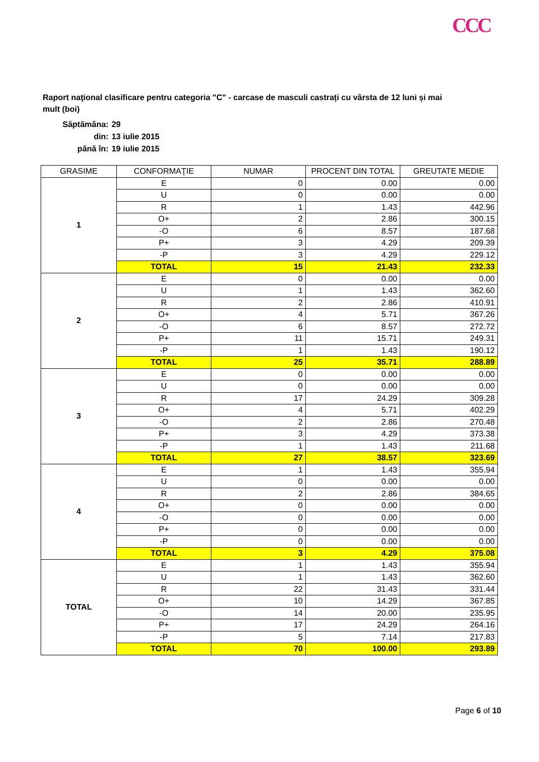CCC
Raport naţional clasificare pentru categoria "C" - carcase de masculi castrați cu vârsta de 12 luni și mai mult (boi)
| Săptămâna: | 29 |
| din: | 13 iulie 2015 |
| până în: | 19 iulie 2015 |
| GRASIME | CONFORMAŢIE | NUMAR | PROCENT DIN TOTAL | GREUTATE MEDIE |
| --- | --- | --- | --- | --- |
| 1 | E | 0 | 0.00 | 0.00 |
| | U | 0 | 0.00 | 0.00 |
| | R | 1 | 1.43 | 442.96 |
| | O+ | 2 | 2.86 | 300.15 |
| | -O | 6 | 8.57 | 187.68 |
| | P+ | 3 | 4.29 | 209.39 |
| | -P | 3 | 4.29 | 229.12 |
| | TOTAL | 15 | 21.43 | 232.33 |
| 2 | E | 0 | 0.00 | 0.00 |
| | U | 1 | 1.43 | 362.60 |
| | R | 2 | 2.86 | 410.91 |
| | O+ | 4 | 5.71 | 367.26 |
| | -O | 6 | 8.57 | 272.72 |
| | P+ | 11 | 15.71 | 249.31 |
| | -P | 1 | 1.43 | 190.12 |
| | TOTAL | 25 | 35.71 | 288.89 |
| 3 | E | 0 | 0.00 | 0.00 |
| | U | 0 | 0.00 | 0.00 |
| | R | 17 | 24.29 | 309.28 |
| | O+ | 4 | 5.71 | 402.29 |
| | -O | 2 | 2.86 | 270.48 |
| | P+ | 3 | 4.29 | 373.38 |
| | -P | 1 | 1.43 | 211.68 |
| | TOTAL | 27 | 38.57 | 323.69 |
| 4 | E | 1 | 1.43 | 355.94 |
| | U | 0 | 0.00 | 0.00 |
| | R | 2 | 2.86 | 384.65 |
| | O+ | 0 | 0.00 | 0.00 |
| | -O | 0 | 0.00 | 0.00 |
| | P+ | 0 | 0.00 | 0.00 |
| | -P | 0 | 0.00 | 0.00 |
| | TOTAL | 3 | 4.29 | 375.08 |
| TOTAL | E | 1 | 1.43 | 355.94 |
| | U | 1 | 1.43 | 362.60 |
| | R | 22 | 31.43 | 331.44 |
| | O+ | 10 | 14.29 | 367.85 |
| | -O | 14 | 20.00 | 235.95 |
| | P+ | 17 | 24.29 | 264.16 |
| | -P | 5 | 7.14 | 217.83 |
| | TOTAL | 70 | 100.00 | 293.89 |
Page 6 of 10